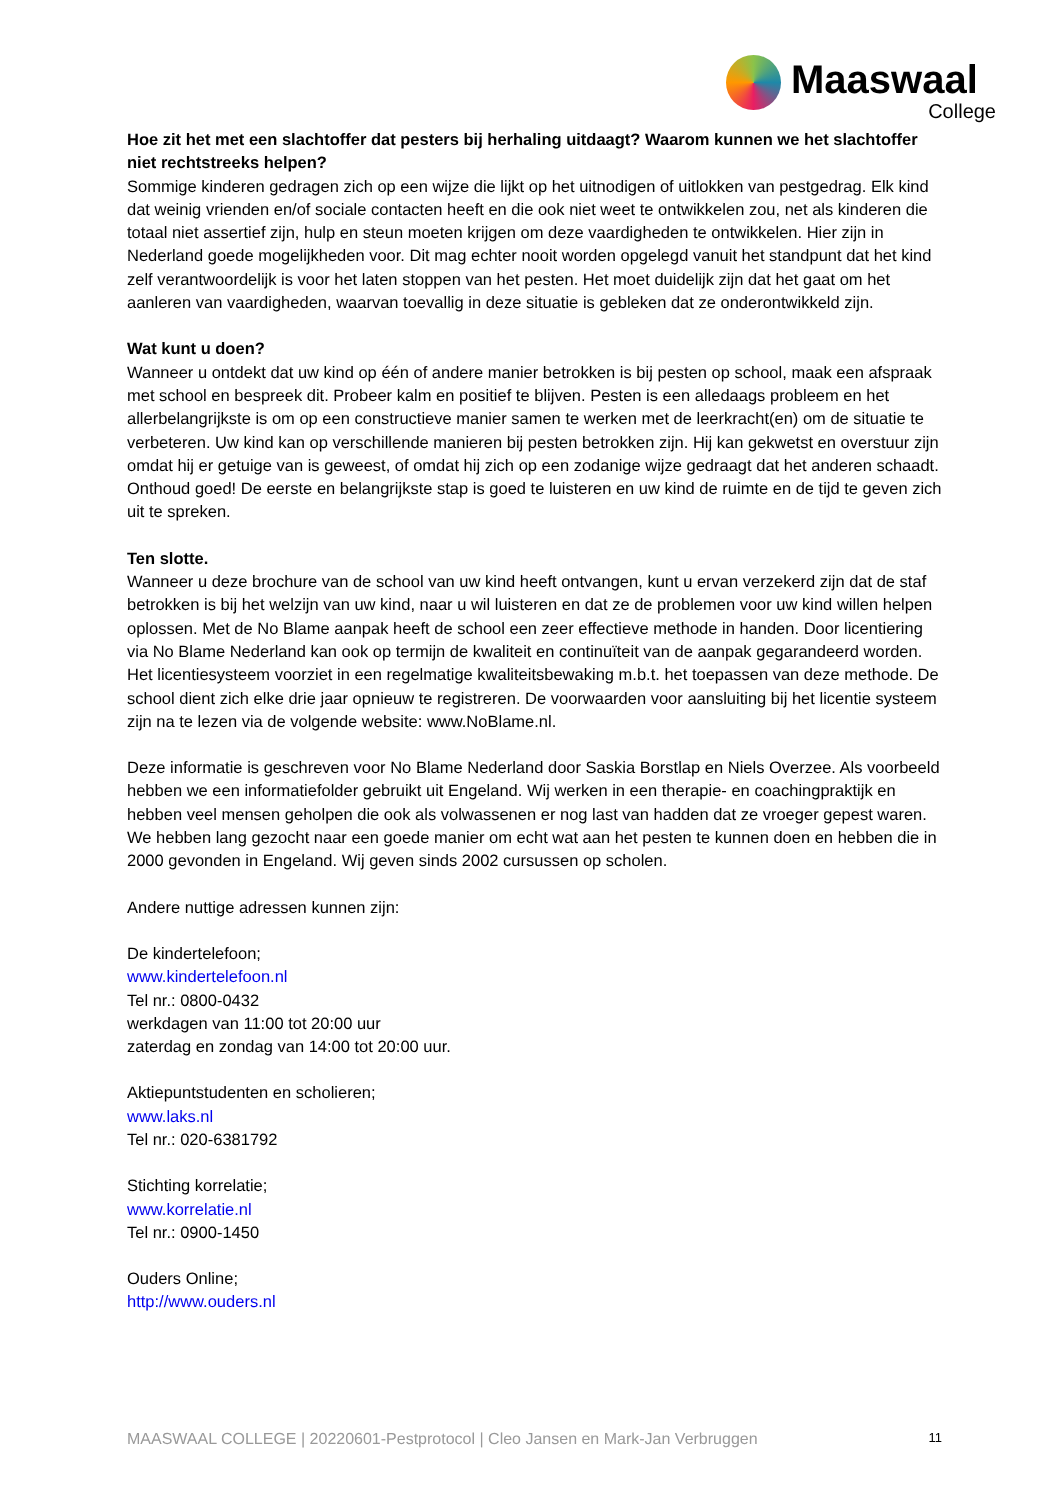Maaswaal
College
Hoe zit het met een slachtoffer dat pesters bij herhaling uitdaagt? Waarom kunnen we het slachtoffer niet rechtstreeks helpen?
Sommige kinderen gedragen zich op een wijze die lijkt op het uitnodigen of uitlokken van pestgedrag. Elk kind dat weinig vrienden en/of sociale contacten heeft en die ook niet weet te ontwikkelen zou, net als kinderen die totaal niet assertief zijn, hulp en steun moeten krijgen om deze vaardigheden te ontwikkelen. Hier zijn in Nederland goede mogelijkheden voor. Dit mag echter nooit worden opgelegd vanuit het standpunt dat het kind zelf verantwoordelijk is voor het laten stoppen van het pesten. Het moet duidelijk zijn dat het gaat om het aanleren van vaardigheden, waarvan toevallig in deze situatie is gebleken dat ze onderontwikkeld zijn.
Wat kunt u doen?
Wanneer u ontdekt dat uw kind op één of andere manier betrokken is bij pesten op school, maak een afspraak met school en bespreek dit. Probeer kalm en positief te blijven. Pesten is een alledaags probleem en het allerbelangrijkste is om op een constructieve manier samen te werken met de leerkracht(en) om de situatie te verbeteren. Uw kind kan op verschillende manieren bij pesten betrokken zijn. Hij kan gekwetst en overstuur zijn omdat hij er getuige van is geweest, of omdat hij zich op een zodanige wijze gedraagt dat het anderen schaadt. Onthoud goed! De eerste en belangrijkste stap is goed te luisteren en uw kind de ruimte en de tijd te geven zich uit te spreken.
Ten slotte.
Wanneer u deze brochure van de school van uw kind heeft ontvangen, kunt u ervan verzekerd zijn dat de staf betrokken is bij het welzijn van uw kind, naar u wil luisteren en dat ze de problemen voor uw kind willen helpen oplossen. Met de No Blame aanpak heeft de school een zeer effectieve methode in handen. Door licentiering via No Blame Nederland kan ook op termijn de kwaliteit en continuïteit van de aanpak gegarandeerd worden. Het licentiesysteem voorziet in een regelmatige kwaliteitsbewaking m.b.t. het toepassen van deze methode. De school dient zich elke drie jaar opnieuw te registreren. De voorwaarden voor aansluiting bij het licentie systeem zijn na te lezen via de volgende website: www.NoBlame.nl.
Deze informatie is geschreven voor No Blame Nederland door Saskia Borstlap en Niels Overzee. Als voorbeeld hebben we een informatiefolder gebruikt uit Engeland. Wij werken in een therapie- en coachingpraktijk en hebben veel mensen geholpen die ook als volwassenen er nog last van hadden dat ze vroeger gepest waren. We hebben lang gezocht naar een goede manier om echt wat aan het pesten te kunnen doen en hebben die in 2000 gevonden in Engeland. Wij geven sinds 2002 cursussen op scholen.
Andere nuttige adressen kunnen zijn:
De kindertelefoon;
www.kindertelefoon.nl
Tel nr.: 0800-0432
werkdagen van 11:00 tot 20:00 uur
zaterdag en zondag van 14:00 tot 20:00 uur.
Aktiepuntstudenten en scholieren;
www.laks.nl
Tel nr.: 020-6381792
Stichting korrelatie;
www.korrelatie.nl
Tel nr.: 0900-1450
Ouders Online;
http://www.ouders.nl
MAASWAAL COLLEGE | 20220601-Pestprotocol | Cleo Jansen en Mark-Jan Verbruggen 11